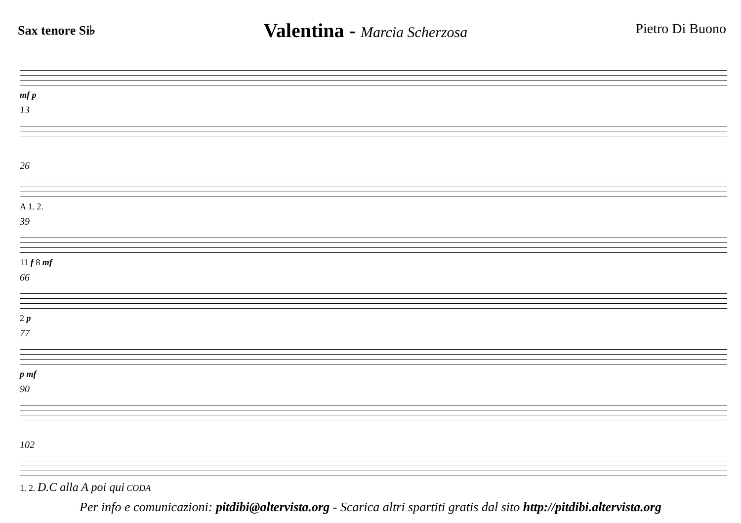Sax tenore Si♭
Valentina - Marcia Scherzosa
Pietro Di Buono
mf p
13
26
A 1. 2.
39
11 f 8 mf
66
2 p
77
p mf
90
102
1. 2. D.C alla A poi qui CODA
Per info e comunicazioni: pitdibi@altervista.org - Scarica altri spartiti gratis dal sito http://pitdibi.altervista.org